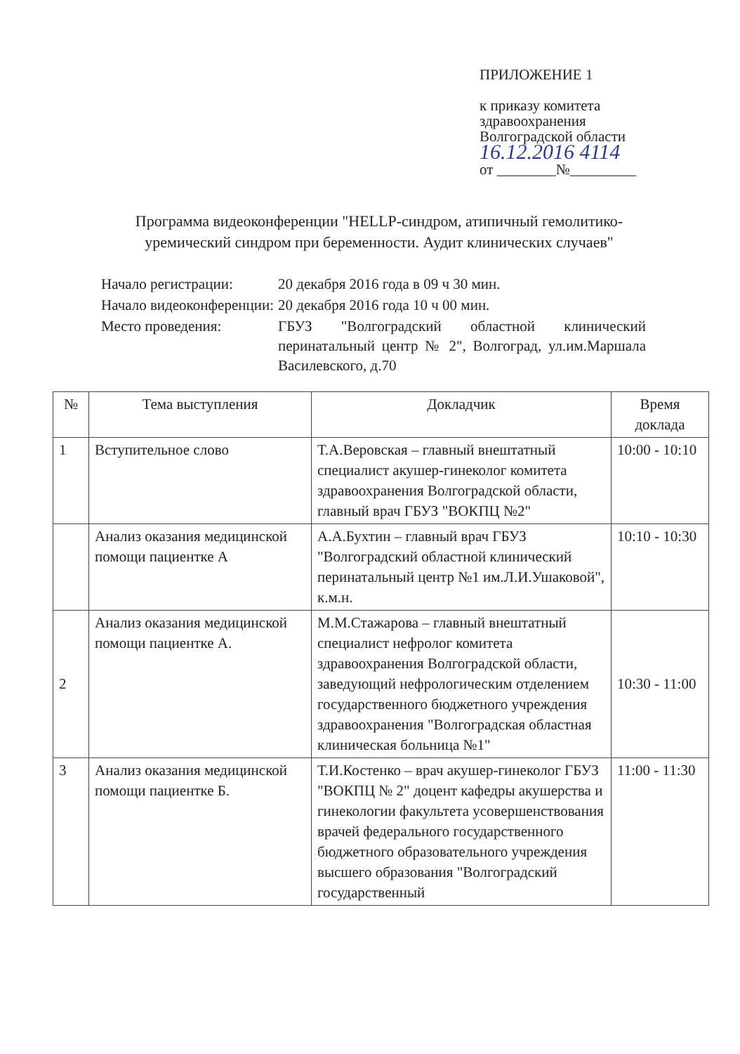ПРИЛОЖЕНИЕ 1
к приказу комитета
здравоохранения
Волгоградской области
16.12.2016 4114
от ________№_________
Программа видеоконференции "HELLP-синдром, атипичный гемолитико-уремический синдром при беременности. Аудит клинических случаев"
| Начало регистрации: | 20 декабря 2016 года в 09 ч 30 мин. |
| Начало видеоконференции: | 20 декабря 2016 года 10 ч 00 мин. |
| Место проведения: | ГБУЗ "Волгоградский областной клинический перинатальный центр № 2", Волгоград, ул.им.Маршала Василевского, д.70 |
| № | Тема выступления | Докладчик | Время доклада |
| --- | --- | --- | --- |
| 1 | Вступительное слово | Т.А.Веровская – главный внештатный специалист акушер-гинеколог комитета здравоохранения Волгоградской области, главный врач ГБУЗ "ВОКПЦ №2" | 10:00 - 10:10 |
| | Анализ оказания медицинской помощи пациентке А | А.А.Бухтин – главный врач ГБУЗ "Волгоградский областной клинический перинатальный центр №1 им.Л.И.Ушаковой", к.м.н. | 10:10 - 10:30 |
| 2 | Анализ оказания медицинской помощи пациентке А. | М.М.Стажарова – главный внештатный специалист нефролог комитета здравоохранения Волгоградской области, заведующий нефрологическим отделением государственного бюджетного учреждения здравоохранения "Волгоградская областная клиническая больница №1" | 10:30 - 11:00 |
| 3 | Анализ оказания медицинской помощи пациентке Б. | Т.И.Костенко – врач акушер-гинеколог ГБУЗ "ВОКПЦ № 2" доцент кафедры акушерства и гинекологии факультета усовершенствования врачей федерального государственного бюджетного образовательного учреждения высшего образования "Волгоградский государственный | 11:00 - 11:30 |